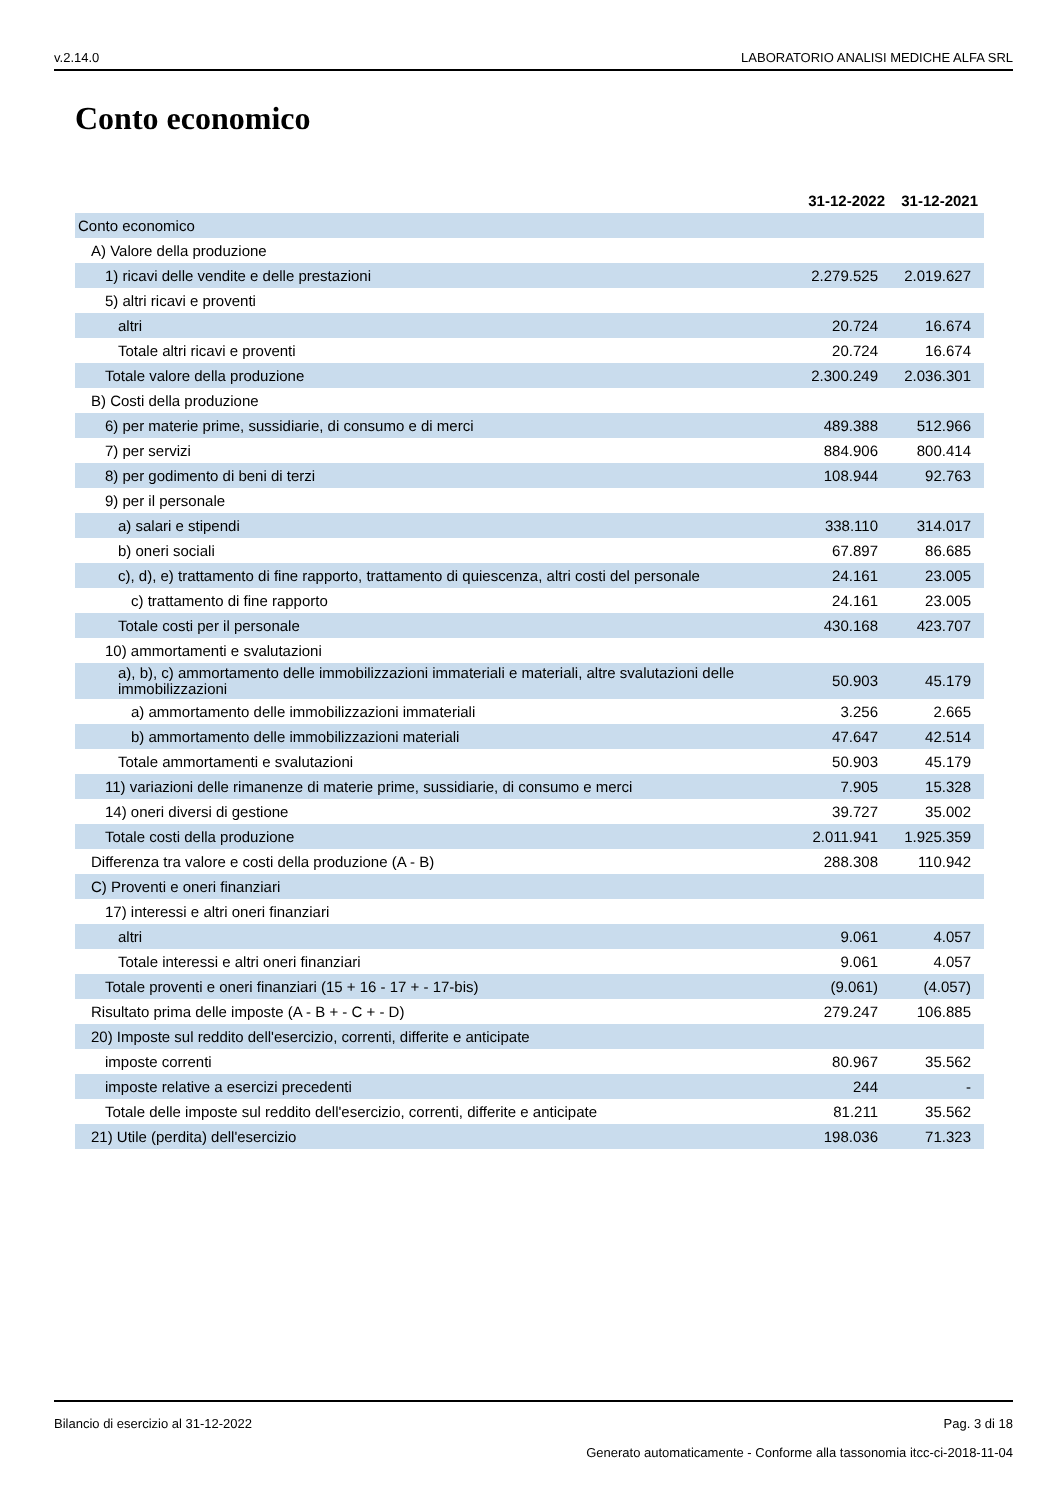v.2.14.0 LABORATORIO ANALISI MEDICHE ALFA SRL
Conto economico
| | 31-12-2022 | 31-12-2021 |
| Conto economico | | |
| A) Valore della produzione | | |
| 1) ricavi delle vendite e delle prestazioni | 2.279.525 | 2.019.627 |
| 5) altri ricavi e proventi | | |
| altri | 20.724 | 16.674 |
| Totale altri ricavi e proventi | 20.724 | 16.674 |
| Totale valore della produzione | 2.300.249 | 2.036.301 |
| B) Costi della produzione | | |
| 6) per materie prime, sussidiarie, di consumo e di merci | 489.388 | 512.966 |
| 7) per servizi | 884.906 | 800.414 |
| 8) per godimento di beni di terzi | 108.944 | 92.763 |
| 9) per il personale | | |
| a) salari e stipendi | 338.110 | 314.017 |
| b) oneri sociali | 67.897 | 86.685 |
| c), d), e) trattamento di fine rapporto, trattamento di quiescenza, altri costi del personale | 24.161 | 23.005 |
| c) trattamento di fine rapporto | 24.161 | 23.005 |
| Totale costi per il personale | 430.168 | 423.707 |
| 10) ammortamenti e svalutazioni | | |
| a), b), c) ammortamento delle immobilizzazioni immateriali e materiali, altre svalutazioni delle immobilizzazioni | 50.903 | 45.179 |
| a) ammortamento delle immobilizzazioni immateriali | 3.256 | 2.665 |
| b) ammortamento delle immobilizzazioni materiali | 47.647 | 42.514 |
| Totale ammortamenti e svalutazioni | 50.903 | 45.179 |
| 11) variazioni delle rimanenze di materie prime, sussidiarie, di consumo e merci | 7.905 | 15.328 |
| 14) oneri diversi di gestione | 39.727 | 35.002 |
| Totale costi della produzione | 2.011.941 | 1.925.359 |
| Differenza tra valore e costi della produzione (A - B) | 288.308 | 110.942 |
| C) Proventi e oneri finanziari | | |
| 17) interessi e altri oneri finanziari | | |
| altri | 9.061 | 4.057 |
| Totale interessi e altri oneri finanziari | 9.061 | 4.057 |
| Totale proventi e oneri finanziari (15 + 16 - 17 + - 17-bis) | (9.061) | (4.057) |
| Risultato prima delle imposte (A - B + - C + - D) | 279.247 | 106.885 |
| 20) Imposte sul reddito dell'esercizio, correnti, differite e anticipate | | |
| imposte correnti | 80.967 | 35.562 |
| imposte relative a esercizi precedenti | 244 | - |
| Totale delle imposte sul reddito dell'esercizio, correnti, differite e anticipate | 81.211 | 35.562 |
| 21) Utile (perdita) dell'esercizio | 198.036 | 71.323 |
Bilancio di esercizio al 31-12-2022 Pag. 3 di 18
Generato automaticamente - Conforme alla tassonomia itcc-ci-2018-11-04